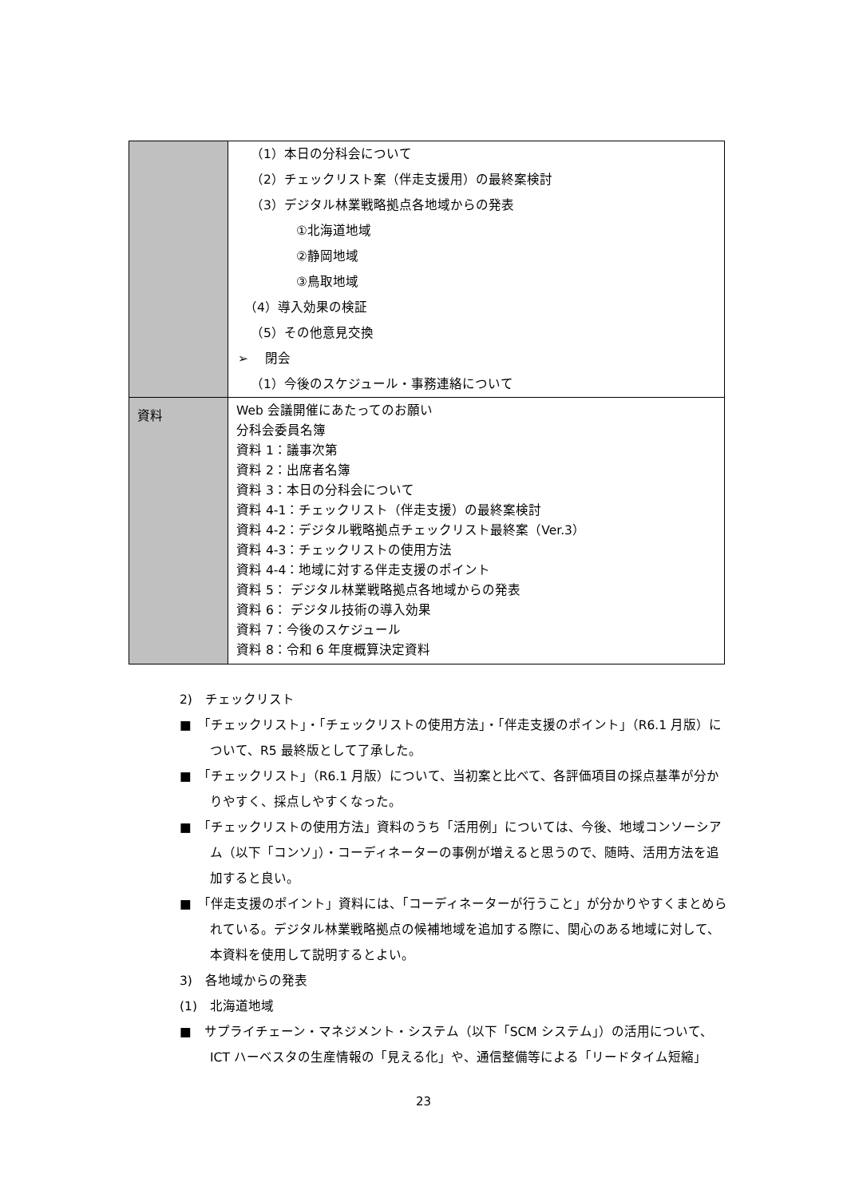| | （1）本日の分科会について （2）チェックリスト案（伴走支援用）の最終案検討 （3）デジタル林業戦略拠点各地域からの発表 ①北海道地域 ②静岡地域 ③鳥取地域 （4）導入効果の検証 （5）その他意見交換 ➢ 閉会 （1）今後のスケジュール・事務連絡について |
| 資料 | Web 会議開催にあたってのお願い 分科会委員名簿 資料 1：議事次第 資料 2：出席者名簿 資料 3：本日の分科会について 資料 4-1：チェックリスト（伴走支援）の最終案検討 資料 4-2：デジタル戦略拠点チェックリスト最終案（Ver.3） 資料 4-3：チェックリストの使用方法 資料 4-4：地域に対する伴走支援のポイント 資料 5： デジタル林業戦略拠点各地域からの発表 資料 6： デジタル技術の導入効果 資料 7：今後のスケジュール 資料 8：令和 6 年度概算決定資料 |
2)　チェックリスト
■　「チェックリスト」・「チェックリストの使用方法」・「伴走支援のポイント」（R6.1 月版）について、R5 最終版として了承した。
■　「チェックリスト」（R6.1 月版）について、当初案と比べて、各評価項目の採点基準が分かりやすく、採点しやすくなった。
■　「チェックリストの使用方法」資料のうち「活用例」については、今後、地域コンソーシアム（以下「コンソ」）・コーディネーターの事例が増えると思うので、随時、活用方法を追加すると良い。
■　「伴走支援のポイント」資料には、「コーディネーターが行うこと」が分かりやすくまとめられている。デジタル林業戦略拠点の候補地域を追加する際に、関心のある地域に対して、本資料を使用して説明するとよい。
3)　各地域からの発表
(1)　北海道地域
■　サプライチェーン・マネジメント・システム（以下「SCM システム」）の活用について、ICT ハーベスタの生産情報の「見える化」や、通信整備等による「リードタイム短縮」
23